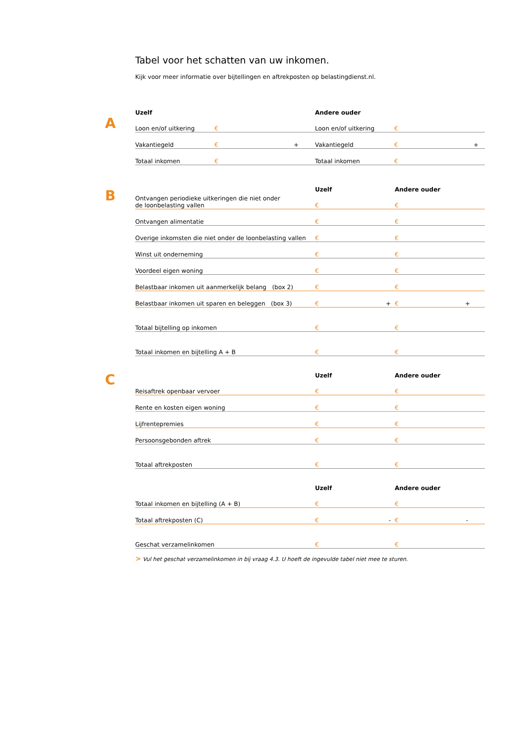Tabel voor het schatten van uw inkomen.
Kijk voor meer informatie over bijtellingen en aftrekposten op belastingdienst.nl.
A
B
C
| Uzelf | | | Andere ouder | | |
| --- | --- | --- | --- | --- | --- |
| Loon en/of uitkering | € | | Loon en/of uitkering | € | |
| Vakantiegeld | € + | | Vakantiegeld | € + | |
| Totaal inkomen | € | | Totaal inkomen | € | |
| | Uzelf | Andere ouder |
| --- | --- | --- |
| Ontvangen periodieke uitkeringen die niet onder de loonbelasting vallen | € | € |
| Ontvangen alimentatie | € | € |
| Overige inkomsten die niet onder de loonbelasting vallen | € | € |
| Winst uit onderneming | € | € |
| Voordeel eigen woning | € | € |
| Belastbaar inkomen uit aanmerkelijk belang (box 2) | € | € |
| Belastbaar inkomen uit sparen en beleggen (box 3) | € + | € + |
| Totaal bijtelling op inkomen | € | € |
| Totaal inkomen en bijtelling A + B | € | € |
| | Uzelf | Andere ouder |
| Reisaftrek openbaar vervoer | € | € |
| Rente en kosten eigen woning | € | € |
| Lijfrentepremies | € | € |
| Persoonsgebonden aftrek | € | € |
| Totaal aftrekposten | € | € |
| | Uzelf | Andere ouder |
| Totaal inkomen en bijtelling (A + B) | € | € |
| Totaal aftrekposten (C) | € - | € - |
| Geschat verzamelinkomen | € | € |
> Vul het geschat verzamelinkomen in bij vraag 4.3. U hoeft de ingevulde tabel niet mee te sturen.